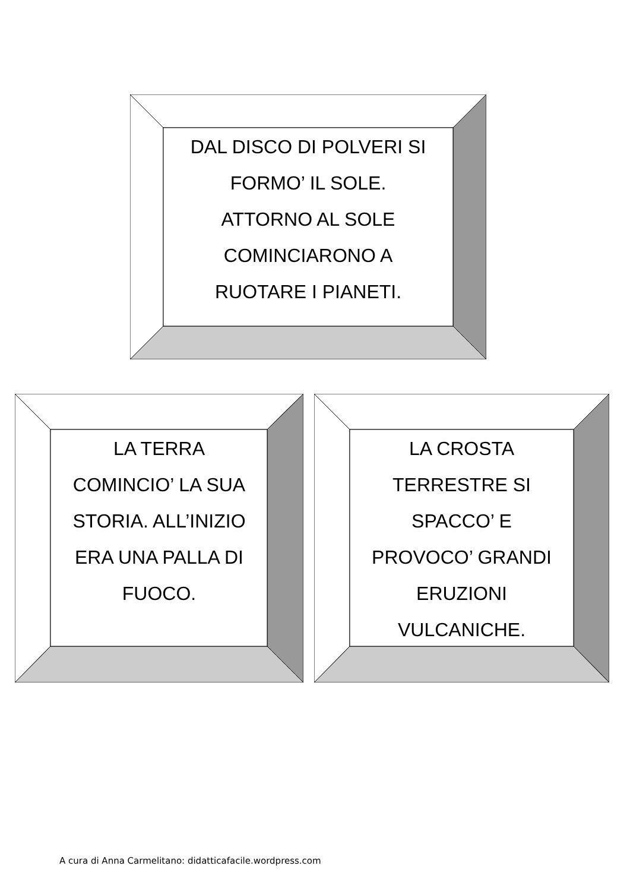DAL DISCO DI POLVERI SI
FORMO’ IL SOLE.
ATTORNO AL SOLE
COMINCIARONO A
RUOTARE I PIANETI.
LA TERRA
COMINCIO’ LA SUA
STORIA. ALL’INIZIO
ERA UNA PALLA DI
FUOCO.
LA CROSTA
TERRESTRE SI
SPACCO’ E
PROVOCO’ GRANDI
ERUZIONI
VULCANICHE.
A cura di Anna Carmelitano: didatticafacile.wordpress.com